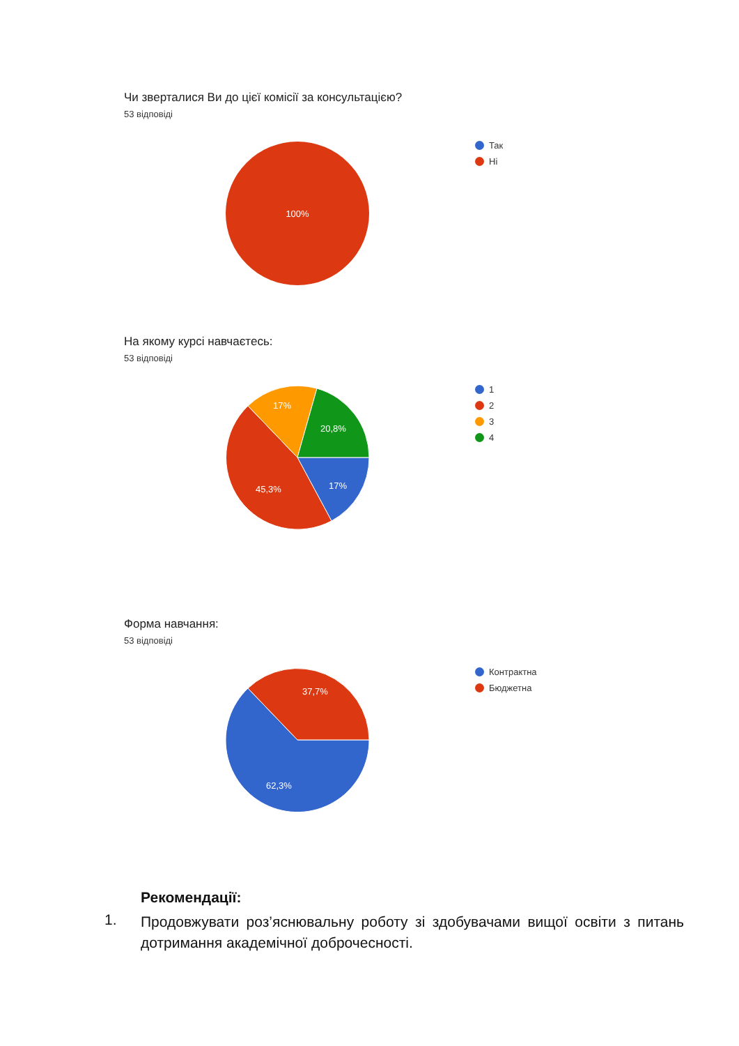Чи зверталися Ви до цієї комісії за консультацією?
53 відповіді
100%
Так
Ні
На якому курсі навчаєтесь:
53 відповіді
17%
45,3%
17%
20,8%
1
2
3
4
Форма навчання:
53 відповіді
62,3%
37,7%
Контрактна
Бюджетна
Рекомендації:
1. Продовжувати роз’яснювальну роботу зі здобувачами вищої освіти з питань дотримання академічної доброчесності.